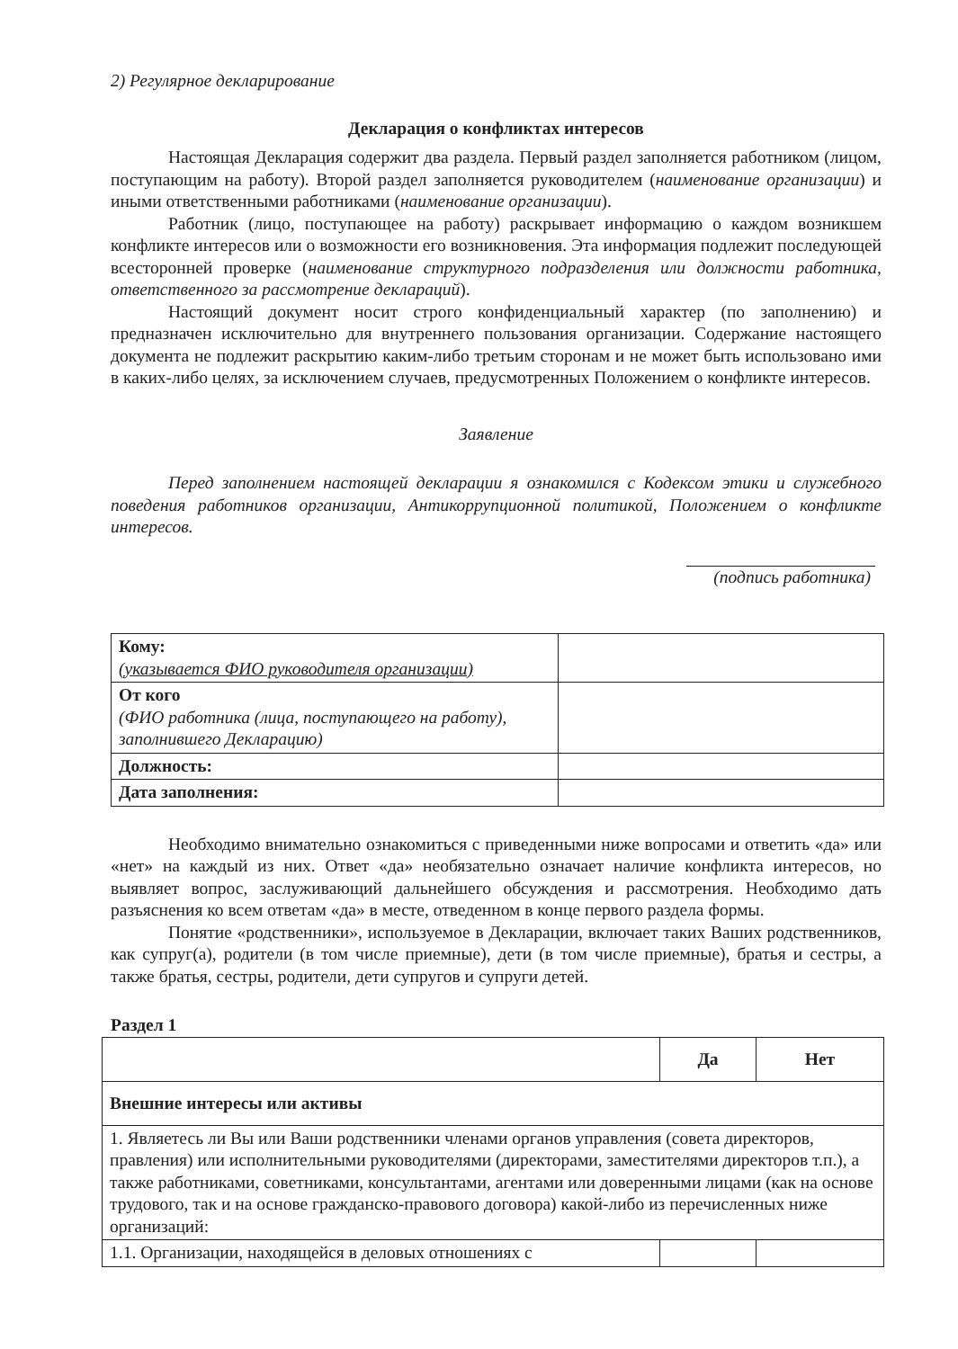2) Регулярное декларирование
Декларация о конфликтах интересов
Настоящая Декларация содержит два раздела. Первый раздел заполняется работником (лицом, поступающим на работу). Второй раздел заполняется руководителем (наименование организации) и иными ответственными работниками (наименование организации).
Работник (лицо, поступающее на работу) раскрывает информацию о каждом возникшем конфликте интересов или о возможности его возникновения. Эта информация подлежит последующей всесторонней проверке (наименование структурного подразделения или должности работника, ответственного за рассмотрение деклараций).
Настоящий документ носит строго конфиденциальный характер (по заполнению) и предназначен исключительно для внутреннего пользования организации. Содержание настоящего документа не подлежит раскрытию каким-либо третьим сторонам и не может быть использовано ими в каких-либо целях, за исключением случаев, предусмотренных Положением о конфликте интересов.
Заявление
Перед заполнением настоящей декларации я ознакомился с Кодексом этики и служебного поведения работников организации, Антикоррупционной политикой, Положением о конфликте интересов.
(подпись работника)
| Кому: (указывается ФИО руководителя организации) | |
| От кого (ФИО работника (лица, поступающего на работу), заполнившего Декларацию) | |
| Должность: | |
| Дата заполнения: | |
Необходимо внимательно ознакомиться с приведенными ниже вопросами и ответить «да» или «нет» на каждый из них. Ответ «да» необязательно означает наличие конфликта интересов, но выявляет вопрос, заслуживающий дальнейшего обсуждения и рассмотрения. Необходимо дать разъяснения ко всем ответам «да» в месте, отведенном в конце первого раздела формы.
Понятие «родственники», используемое в Декларации, включает таких Ваших родственников, как супруг(а), родители (в том числе приемные), дети (в том числе приемные), братья и сестры, а также братья, сестры, родители, дети супругов и супруги детей.
Раздел 1
| | Да | Нет |
| Внешние интересы или активы | | |
| 1. Являетесь ли Вы или Ваши родственники членами органов управления (совета директоров, правления) или исполнительными руководителями (директорами, заместителями директоров т.п.), а также работниками, советниками, консультантами, агентами или доверенными лицами (как на основе трудового, так и на основе гражданско-правового договора) какой-либо из перечисленных ниже организаций: | | |
| 1.1. Организации, находящейся в деловых отношениях с | | |